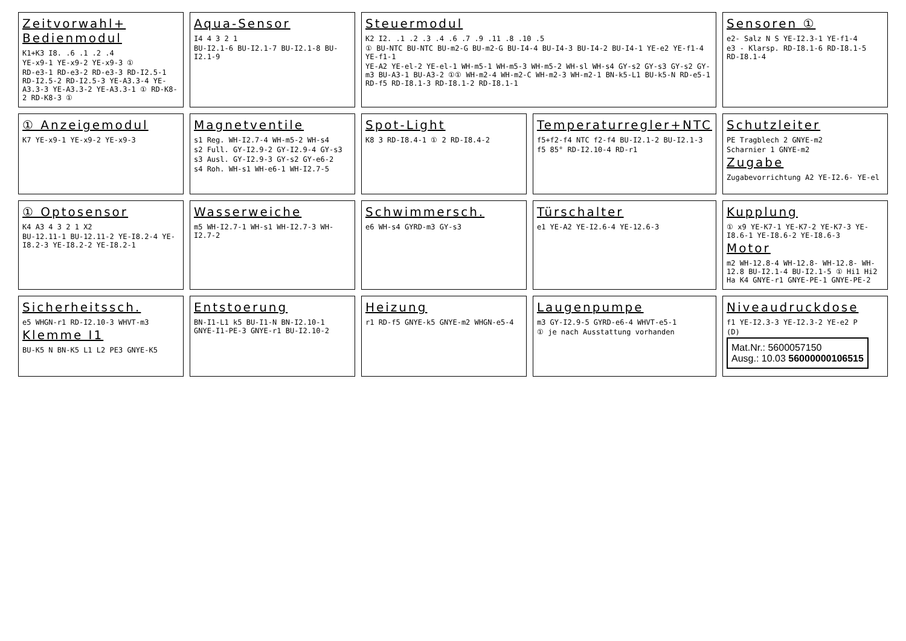Zeitvorwahl+ Bedienmodul
K1+K3 I8. .6 .1 .2 .4
YE-x9-1 YE-x9-2 YE-x9-3 ①
RD-e3-1 RD-e3-2 RD-e3-3 RD-I2.5-1 RD-I2.5-2 RD-I2.5-3 YE-A3.3-4 YE-A3.3-3 YE-A3.3-2 YE-A3.3-1 ① RD-K8-2 RD-K8-3 ①
Aqua-Sensor
I4 4 3 2 1
BU-I2.1-6 BU-I2.1-7 BU-I2.1-8 BU-I2.1-9
Steuermodul
K2 I2. .1 .2 .3 .4 .6 .7 .9 .11 .8 .10 .5
① BU-NTC BU-NTC BU-m2-G BU-m2-G BU-I4-4 BU-I4-3 BU-I4-2 BU-I4-1 YE-e2 YE-f1-4 YE-f1-1
YE-A2 YE-el-2 YE-el-1 WH-m5-1 WH-m5-3 WH-m5-2 WH-sl WH-s4 GY-s2 GY-s3 GY-s2 GY-m3 BU-A3-1 BU-A3-2 ①① WH-m2-4 WH-m2-C WH-m2-3 WH-m2-1 BN-k5-L1 BU-k5-N RD-e5-1 RD-f5 RD-I8.1-3 RD-I8.1-2 RD-I8.1-1
Sensoren ①
e2- Salz N S YE-I2.3-1 YE-f1-4
e3 - Klarsp. RD-I8.1-6 RD-I8.1-5 RD-I8.1-4
① Anzeigemodul
K7 YE-x9-1 YE-x9-2 YE-x9-3
Magnetventile
s1 Reg. WH-I2.7-4 WH-m5-2 WH-s4
s2 Full. GY-I2.9-2 GY-I2.9-4 GY-s3
s3 Ausl. GY-I2.9-3 GY-s2 GY-e6-2
s4 Roh. WH-s1 WH-e6-1 WH-I2.7-5
Spot-Light
K8 3 RD-I8.4-1 ① 2 RD-I8.4-2
Temperaturregler+NTC
f5+f2-f4 NTC f2-f4 BU-I2.1-2 BU-I2.1-3
f5 85° RD-I2.10-4 RD-r1
Schutzleiter
PE Tragblech 2 GNYE-m2
Scharnier 1 GNYE-m2
Zugabe
Zugabevorrichtung A2 YE-I2.6- YE-el
① Optosensor
K4 A3 4 3 2 1 X2
BU-12.11-1 BU-12.11-2 YE-I8.2-4 YE-I8.2-3 YE-I8.2-2 YE-I8.2-1
Wasserweiche
m5 WH-I2.7-1 WH-s1 WH-I2.7-3 WH-I2.7-2
Schwimmersch.
e6 WH-s4 GYRD-m3 GY-s3
Türschalter
e1 YE-A2 YE-I2.6-4 YE-12.6-3
Kupplung
① x9 YE-K7-1 YE-K7-2 YE-K7-3 YE-I8.6-1 YE-I8.6-2 YE-I8.6-3
Motor
m2 WH-12.8-4 WH-12.8- WH-12.8- WH-12.8 BU-I2.1-4 BU-I2.1-5 ① Hi1 Hi2 Ha K4 GNYE-r1 GNYE-PE-1 GNYE-PE-2
Sicherheitssch.
e5 WHGN-r1 RD-I2.10-3 WHVT-m3
Klemme I1
BU-K5 N BN-K5 L1 L2 PE3 GNYE-K5
Entstoerung
BN-I1-L1 k5 BU-I1-N BN-I2.10-1 GNYE-I1-PE-3 GNYE-r1 BU-I2.10-2
Heizung
r1 RD-f5 GNYE-k5 GNYE-m2 WHGN-e5-4
Laugenpumpe
m3 GY-I2.9-5 GYRD-e6-4 WHVT-e5-1
① je nach Ausstattung vorhanden
Niveaudruckdose
f1 YE-I2.3-3 YE-I2.3-2 YE-e2 P
(D)
Mat.Nr.: 5600057150
Ausg.: 10.03 56000000106515